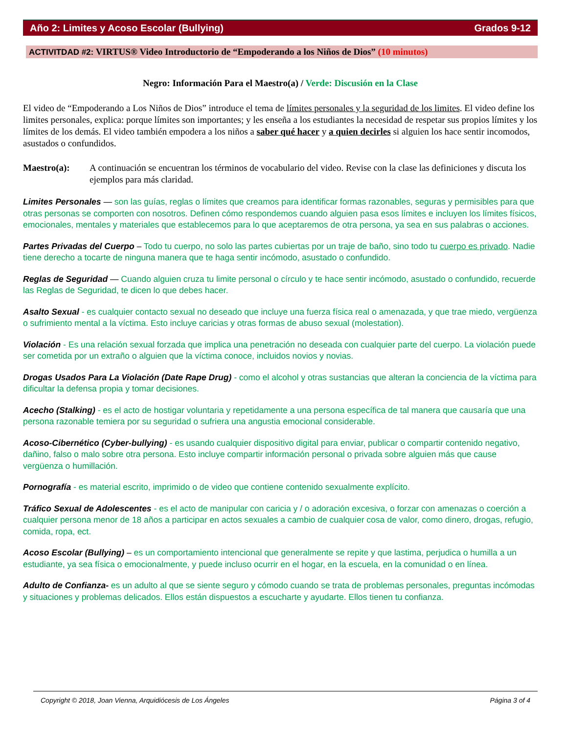Año 2: Limites y Acoso Escolar (Bullying) Grados 9-12
ACTIVITDAD #2: VIRTUS® Video Introductorio de “Empoderando a los Niños de Dios” (10 minutos)
Negro: Información Para el Maestro(a) / Verde: Discusión en la Clase
El video de “Empoderando a Los Niños de Dios” introduce el tema de límites personales y la seguridad de los limites. El video define los limites personales, explica: porque límites son importantes; y les enseña a los estudiantes la necesidad de respetar sus propios límites y los límites de los demás. El video también empodera a los niños a saber qué hacer y a quien decirles si alguien los hace sentir incomodos, asustados o confundidos.
Maestro(a): A continuación se encuentran los términos de vocabulario del video. Revise con la clase las definiciones y discuta los ejemplos para más claridad.
Limites Personales — son las guías, reglas o límites que creamos para identificar formas razonables, seguras y permisibles para que otras personas se comporten con nosotros. Definen cómo respondemos cuando alguien pasa esos límites e incluyen los límites físicos, emocionales, mentales y materiales que establecemos para lo que aceptaremos de otra persona, ya sea en sus palabras o acciones.
Partes Privadas del Cuerpo – Todo tu cuerpo, no solo las partes cubiertas por un traje de baño, sino todo tu cuerpo es privado. Nadie tiene derecho a tocarte de ninguna manera que te haga sentir incómodo, asustado o confundido.
Reglas de Seguridad — Cuando alguien cruza tu limite personal o círculo y te hace sentir incómodo, asustado o confundido, recuerde las Reglas de Seguridad, te dicen lo que debes hacer.
Asalto Sexual - es cualquier contacto sexual no deseado que incluye una fuerza física real o amenazada, y que trae miedo, vergüenza o sufrimiento mental a la víctima. Esto incluye caricias y otras formas de abuso sexual (molestation).
Violación - Es una relación sexual forzada que implica una penetración no deseada con cualquier parte del cuerpo. La violación puede ser cometida por un extraño o alguien que la víctima conoce, incluidos novios y novias.
Drogas Usados Para La Violación (Date Rape Drug) - como el alcohol y otras sustancias que alteran la conciencia de la víctima para dificultar la defensa propia y tomar decisiones.
Acecho (Stalking) - es el acto de hostigar voluntaria y repetidamente a una persona específica de tal manera que causaría que una persona razonable temiera por su seguridad o sufriera una angustia emocional considerable.
Acoso-Cibernético (Cyber-bullying) - es usando cualquier dispositivo digital para enviar, publicar o compartir contenido negativo, dañino, falso o malo sobre otra persona. Esto incluye compartir información personal o privada sobre alguien más que cause vergüenza o humillación.
Pornografía - es material escrito, imprimido o de video que contiene contenido sexualmente explícito.
Tráfico Sexual de Adolescentes - es el acto de manipular con caricia y / o adoración excesiva, o forzar con amenazas o coerción a cualquier persona menor de 18 años a participar en actos sexuales a cambio de cualquier cosa de valor, como dinero, drogas, refugio, comida, ropa, ect.
Acoso Escolar (Bullying) – es un comportamiento intencional que generalmente se repite y que lastima, perjudica o humilla a un estudiante, ya sea física o emocionalmente, y puede incluso ocurrir en el hogar, en la escuela, en la comunidad o en línea.
Adulto de Confianza- es un adulto al que se siente seguro y cómodo cuando se trata de problemas personales, preguntas incómodas y situaciones y problemas delicados. Ellos están dispuestos a escucharte y ayudarte. Ellos tienen tu confianza.
Copyright © 2018, Joan Vienna, Arquidiócesis de Los Ángeles Página 3 of 4